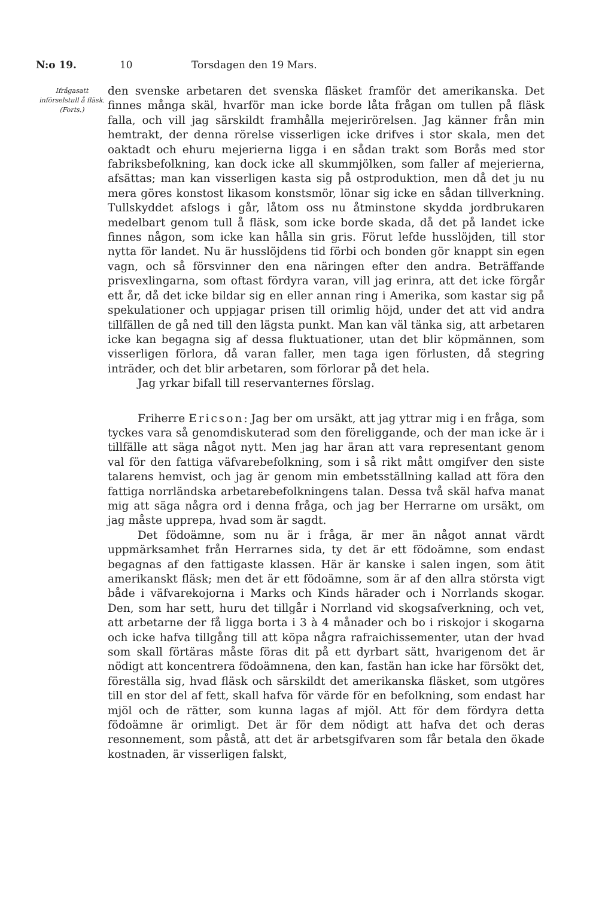N:o 19. 10 Torsdagen den 19 Mars.
Ifrågasatt införselstull å fläsk. (Forts.)
den svenske arbetaren det svenska fläsket framför det amerikanska. Det finnes många skäl, hvarför man icke borde låta frågan om tullen på fläsk falla, och vill jag särskildt framhålla mejerirörelsen. Jag känner från min hemtrakt, der denna rörelse visserligen icke drifves i stor skala, men det oaktadt och ehuru mejerierna ligga i en sådan trakt som Borås med stor fabriksbefolkning, kan dock icke all skummjölken, som faller af mejerierna, afsättas; man kan visserligen kasta sig på ostproduktion, men då det ju nu mera göres konstost likasom konstsmör, lönar sig icke en sådan tillverkning. Tullskyddet afslogs i går, låtom oss nu åtminstone skydda jordbrukaren medelbart genom tull å fläsk, som icke borde skada, då det på landet icke finnes någon, som icke kan hålla sin gris. Förut lefde husslöjden, till stor nytta för landet. Nu är husslöjdens tid förbi och bonden gör knappt sin egen vagn, och så försvinner den ena näringen efter den andra. Beträffande prisvexlingarna, som oftast fördyra varan, vill jag erinra, att det icke förgår ett år, då det icke bildar sig en eller annan ring i Amerika, som kastar sig på spekulationer och uppjagar prisen till orimlig höjd, under det att vid andra tillfällen de gå ned till den lägsta punkt. Man kan väl tänka sig, att arbetaren icke kan begagna sig af dessa fluktuationer, utan det blir köpmännen, som visserligen förlora, då varan faller, men taga igen förlusten, då stegring inträder, och det blir arbetaren, som förlorar på det hela.
Jag yrkar bifall till reservanternes förslag.
Friherre Ericson: Jag ber om ursäkt, att jag yttrar mig i en fråga, som tyckes vara så genomdiskuterad som den föreliggande, och der man icke är i tillfälle att säga något nytt. Men jag har äran att vara representant genom val för den fattiga väfvarebefolkning, som i så rikt mått omgifver den siste talarens hemvist, och jag är genom min embetsställning kallad att föra den fattiga norrländska arbetarebefolkningens talan. Dessa två skäl hafva manat mig att säga några ord i denna fråga, och jag ber Herrarne om ursäkt, om jag måste upprepa, hvad som är sagdt.
Det födoämne, som nu är i fråga, är mer än något annat värdt uppmärksamhet från Herrarnes sida, ty det är ett födoämne, som endast begagnas af den fattigaste klassen. Här är kanske i salen ingen, som ätit amerikanskt fläsk; men det är ett födoämne, som är af den allra största vigt både i väfvarekojorna i Marks och Kinds härader och i Norrlands skogar. Den, som har sett, huru det tillgår i Norrland vid skogsafverkning, och vet, att arbetarne der få ligga borta i 3 à 4 månader och bo i riskojor i skogarna och icke hafva tillgång till att köpa några rafraichissementer, utan der hvad som skall förtäras måste föras dit på ett dyrbart sätt, hvarigenom det är nödigt att koncentrera födoämnena, den kan, fastän han icke har försökt det, föreställa sig, hvad fläsk och särskildt det amerikanska fläsket, som utgöres till en stor del af fett, skall hafva för värde för en befolkning, som endast har mjöl och de rätter, som kunna lagas af mjöl. Att för dem fördyra detta födoämne är orimligt. Det är för dem nödigt att hafva det och deras resonnement, som påstå, att det är arbetsgifvaren som får betala den ökade kostnaden, är visserligen falskt,